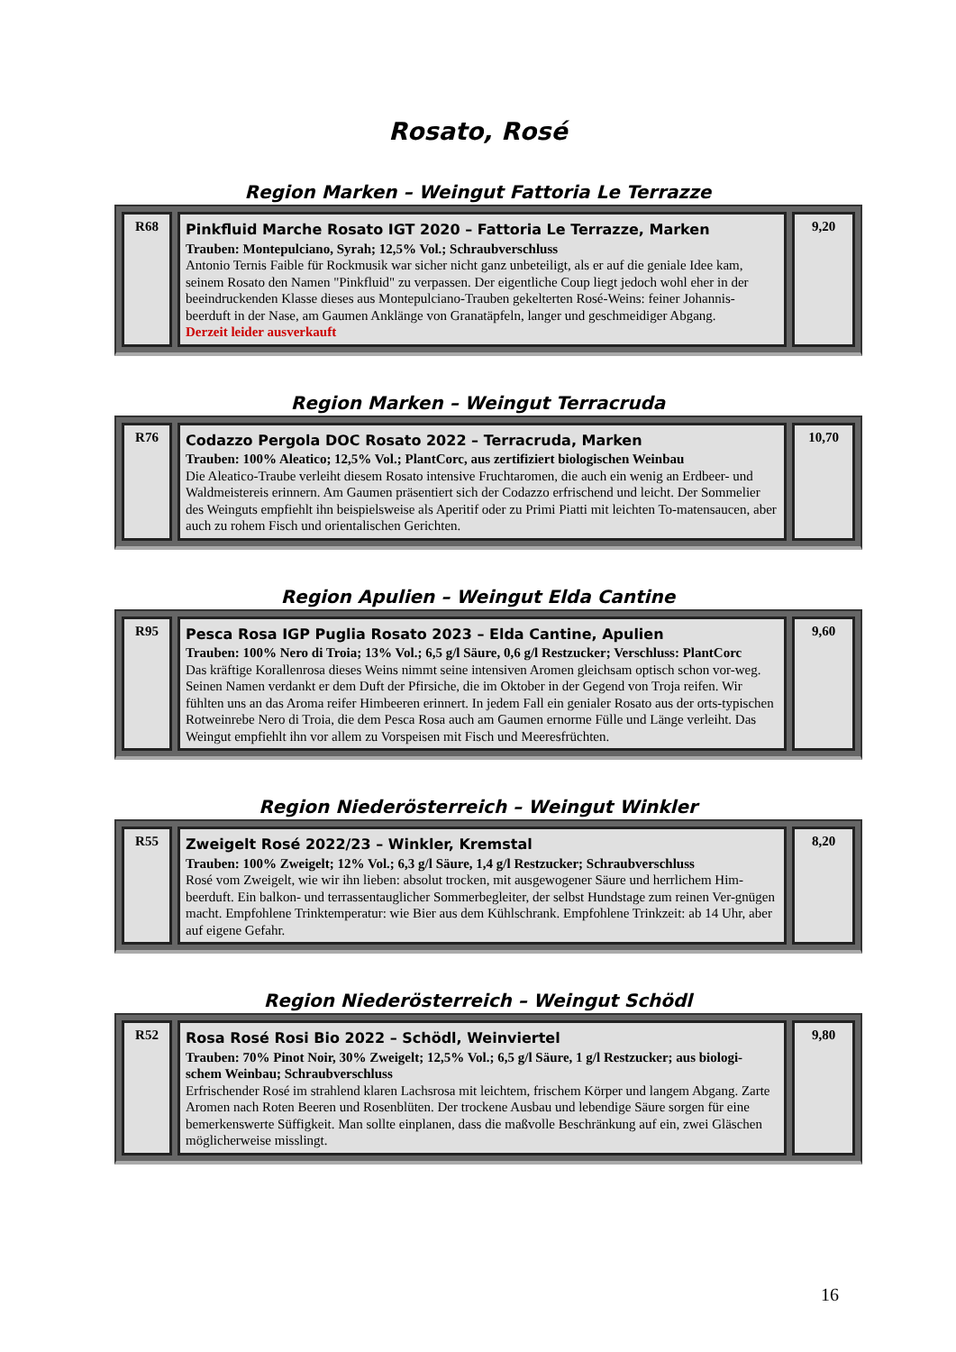Rosato, Rosé
Region Marken – Weingut Fattoria Le Terrazze
| R68 | Pinkfluid Marche Rosato IGT 2020 – Fattoria Le Terrazze, Marken Trauben: Montepulciano, Syrah; 12,5% Vol.; Schraubverschluss Antonio Ternis Faible für Rockmusik war sicher nicht ganz unbeteiligt, als er auf die geniale Idee kam, seinem Rosato den Namen "Pinkfluid" zu verpassen. Der eigentliche Coup liegt jedoch wohl eher in der beeindruckenden Klasse dieses aus Montepulciano-Trauben gekelterten Rosé-Weins: feiner Johannis-beerduft in der Nase, am Gaumen Anklänge von Granatäpfeln, langer und geschmeidiger Abgang. Derzeit leider ausverkauft | 9,20 |
Region Marken – Weingut Terracruda
| R76 | Codazzo Pergola DOC Rosato 2022 – Terracruda, Marken Trauben: 100% Aleatico; 12,5% Vol.; PlantCorc, aus zertifiziert biologischen Weinbau Die Aleatico-Traube verleiht diesem Rosato intensive Fruchtaromen, die auch ein wenig an Erdbeer- und Waldmeistereis erinnern. Am Gaumen präsentiert sich der Codazzo erfrischend und leicht. Der Sommelier des Weinguts empfiehlt ihn beispielsweise als Aperitif oder zu Primi Piatti mit leichten To-matensaucen, aber auch zu rohem Fisch und orientalischen Gerichten. | 10,70 |
Region Apulien – Weingut Elda Cantine
| R95 | Pesca Rosa IGP Puglia Rosato 2023 – Elda Cantine, Apulien Trauben: 100% Nero di Troia; 13% Vol.; 6,5 g/l Säure, 0,6 g/l Restzucker; Verschluss: PlantCorc Das kräftige Korallenrosa dieses Weins nimmt seine intensiven Aromen gleichsam optisch schon vor-weg. Seinen Namen verdankt er dem Duft der Pfirsiche, die im Oktober in der Gegend von Troja reifen. Wir fühlten uns an das Aroma reifer Himbeeren erinnert. In jedem Fall ein genialer Rosato aus der orts-typischen Rotweinrebe Nero di Troia, die dem Pesca Rosa auch am Gaumen ernorme Fülle und Länge verleiht. Das Weingut empfiehlt ihn vor allem zu Vorspeisen mit Fisch und Meeresfrüchten. | 9,60 |
Region Niederösterreich – Weingut Winkler
| R55 | Zweigelt Rosé 2022/23 – Winkler, Kremstal Trauben: 100% Zweigelt; 12% Vol.; 6,3 g/l Säure, 1,4 g/l Restzucker; Schraubverschluss Rosé vom Zweigelt, wie wir ihn lieben: absolut trocken, mit ausgewogener Säure und herrlichem Him-beerduft. Ein balkon- und terrassentauglicher Sommerbegleiter, der selbst Hundstage zum reinen Ver-gnügen macht. Empfohlene Trinktemperatur: wie Bier aus dem Kühlschrank. Empfohlene Trinkzeit: ab 14 Uhr, aber auf eigene Gefahr. | 8,20 |
Region Niederösterreich – Weingut Schödl
| R52 | Rosa Rosé Rosi Bio 2022 – Schödl, Weinviertel Trauben: 70% Pinot Noir, 30% Zweigelt; 12,5% Vol.; 6,5 g/l Säure, 1 g/l Restzucker; aus biologi-schem Weinbau; Schraubverschluss Erfrischender Rosé im strahlend klaren Lachsrosa mit leichtem, frischem Körper und langem Abgang. Zarte Aromen nach Roten Beeren und Rosenblüten. Der trockene Ausbau und lebendige Säure sorgen für eine bemerkenswerte Süffigkeit. Man sollte einplanen, dass die maßvolle Beschränkung auf ein, zwei Gläschen möglicherweise misslingt. | 9,80 |
16